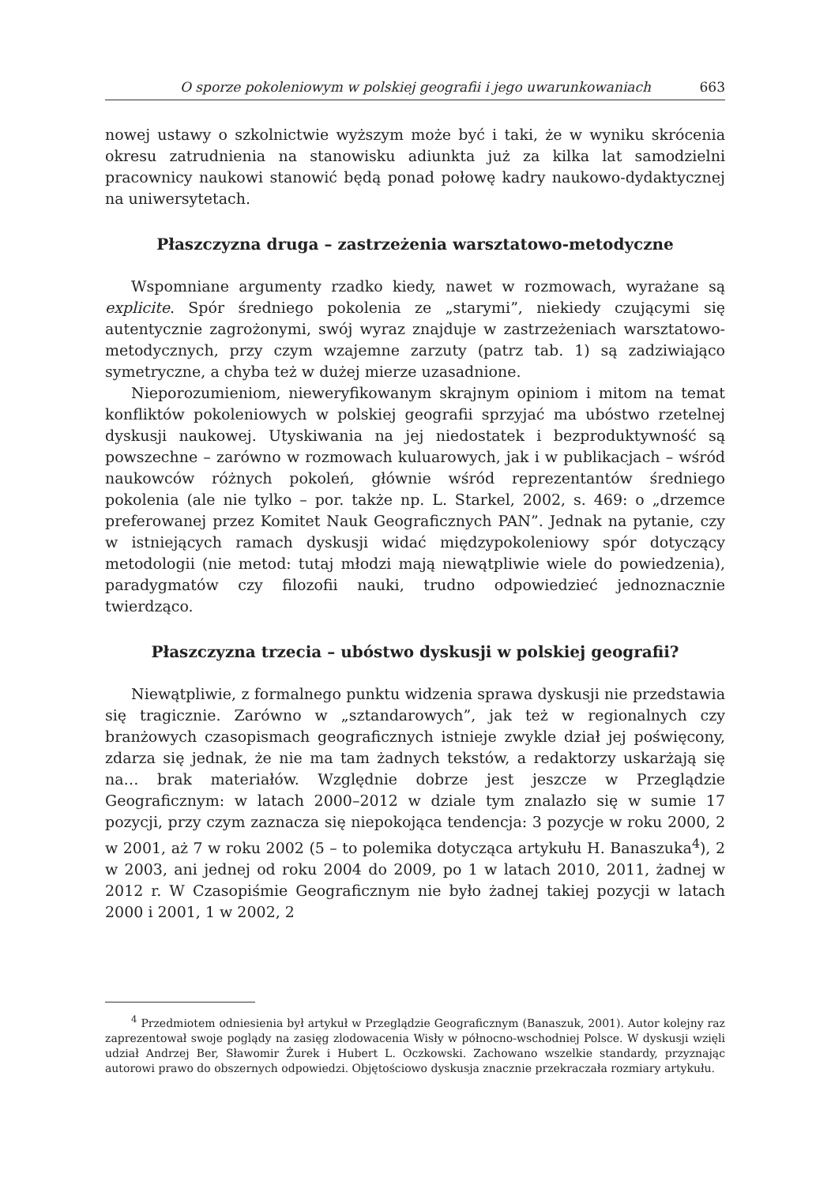O sporze pokoleniowym w polskiej geografii i jego uwarunkowaniach 663
nowej ustawy o szkolnictwie wyższym może być i taki, że w wyniku skrócenia okresu zatrudnienia na stanowisku adiunkta już za kilka lat samodzielni pracownicy naukowi stanowić będą ponad połowę kadry naukowo-dydaktycznej na uniwersytetach.
Płaszczyzna druga – zastrzeżenia warsztatowo-metodyczne
Wspomniane argumenty rzadko kiedy, nawet w rozmowach, wyrażane są explicite. Spór średniego pokolenia ze „starymi”, niekiedy czującymi się autentycznie zagrożonymi, swój wyraz znajduje w zastrzeżeniach warsztatowo-metodycznych, przy czym wzajemne zarzuty (patrz tab. 1) są zadziwiająco symetryczne, a chyba też w dużej mierze uzasadnione.
Nieporozumieniom, nieweryfikowanym skrajnym opiniom i mitom na temat konfliktów pokoleniowych w polskiej geografii sprzyjać ma ubóstwo rzetelnej dyskusji naukowej. Utyskiwania na jej niedostatek i bezproduktywność są powszechne – zarówno w rozmowach kuluarowych, jak i w publikacjach – wśród naukowców różnych pokoleń, głównie wśród reprezentantów średniego pokolenia (ale nie tylko – por. także np. L. Starkel, 2002, s. 469: o „drzemce preferowanej przez Komitet Nauk Geograficznych PAN”. Jednak na pytanie, czy w istniejących ramach dyskusji widać międzypokoleniowy spór dotyczący metodologii (nie metod: tutaj młodzi mają niewątpliwie wiele do powiedzenia), paradygmatów czy filozofii nauki, trudno odpowiedzieć jednoznacznie twierdząco.
Płaszczyzna trzecia – ubóstwo dyskusji w polskiej geografii?
Niewątpliwie, z formalnego punktu widzenia sprawa dyskusji nie przedstawia się tragicznie. Zarówno w „sztandarowych”, jak też w regionalnych czy branżowych czasopismach geograficznych istnieje zwykle dział jej poświęcony, zdarza się jednak, że nie ma tam żadnych tekstów, a redaktorzy uskarżają się na… brak materiałów. Względnie dobrze jest jeszcze w Przeglądzie Geograficznym: w latach 2000–2012 w dziale tym znalazło się w sumie 17 pozycji, przy czym zaznacza się niepokojąca tendencja: 3 pozycje w roku 2000, 2 w 2001, aż 7 w roku 2002 (5 – to polemika dotycząca artykułu H. Banaszuka<sup>4</sup>), 2 w 2003, ani jednej od roku 2004 do 2009, po 1 w latach 2010, 2011, żadnej w 2012 r. W Czasopiśmie Geograficznym nie było żadnej takiej pozycji w latach 2000 i 2001, 1 w 2002, 2
<sup>4</sup> Przedmiotem odniesienia był artykuł w Przeglądzie Geograficznym (Banaszuk, 2001). Autor kolejny raz zaprezentował swoje poglądy na zasięg zlodowacenia Wisły w północno-wschodniej Polsce. W dyskusji wzięli udział Andrzej Ber, Sławomir Żurek i Hubert L. Oczkowski. Zachowano wszelkie standardy, przyznając autorowi prawo do obszernych odpowiedzi. Objętościowo dyskusja znacznie przekraczała rozmiary artykułu.